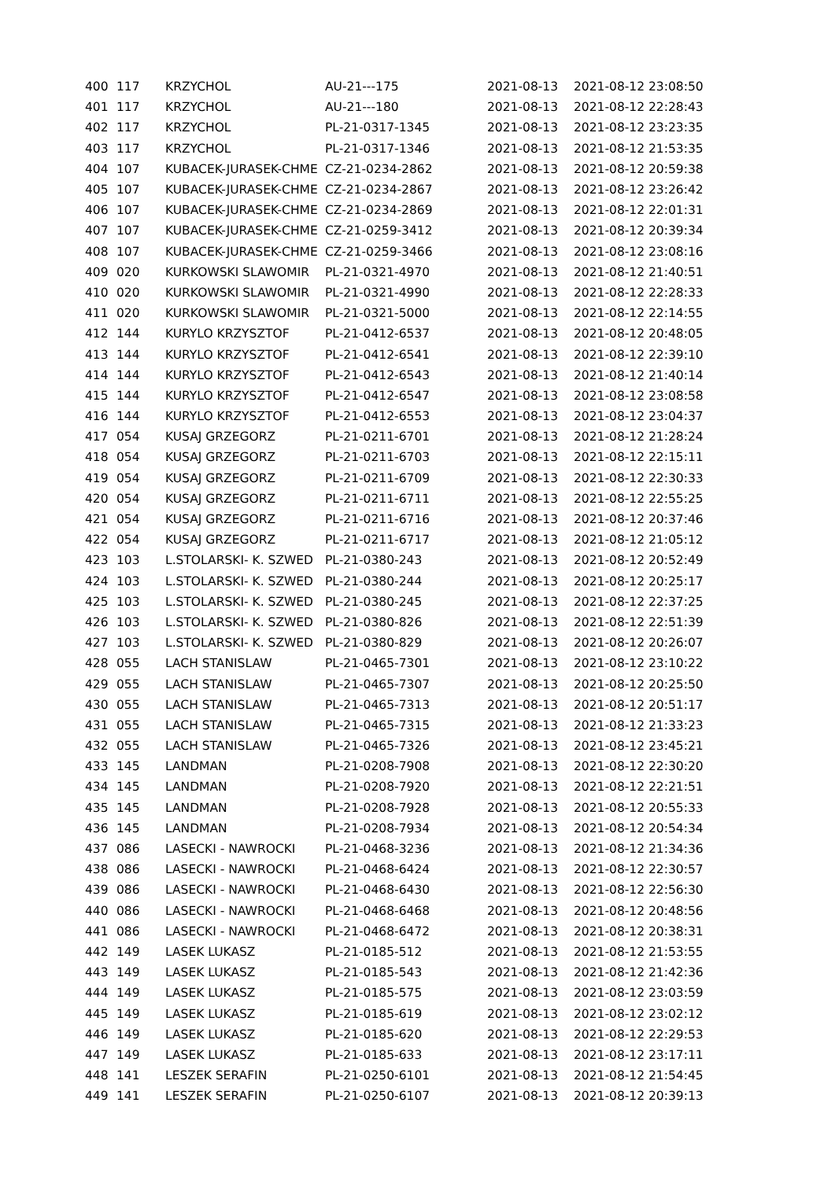| 400 | 117 | KRZYCHOL | AU-21---175 | 2021-08-13 | 2021-08-12 23:08:50 |
| 401 | 117 | KRZYCHOL | AU-21---180 | 2021-08-13 | 2021-08-12 22:28:43 |
| 402 | 117 | KRZYCHOL | PL-21-0317-1345 | 2021-08-13 | 2021-08-12 23:23:35 |
| 403 | 117 | KRZYCHOL | PL-21-0317-1346 | 2021-08-13 | 2021-08-12 21:53:35 |
| 404 | 107 | KUBACEK-JURASEK-CHME | CZ-21-0234-2862 | 2021-08-13 | 2021-08-12 20:59:38 |
| 405 | 107 | KUBACEK-JURASEK-CHME | CZ-21-0234-2867 | 2021-08-13 | 2021-08-12 23:26:42 |
| 406 | 107 | KUBACEK-JURASEK-CHME | CZ-21-0234-2869 | 2021-08-13 | 2021-08-12 22:01:31 |
| 407 | 107 | KUBACEK-JURASEK-CHME | CZ-21-0259-3412 | 2021-08-13 | 2021-08-12 20:39:34 |
| 408 | 107 | KUBACEK-JURASEK-CHME | CZ-21-0259-3466 | 2021-08-13 | 2021-08-12 23:08:16 |
| 409 | 020 | KURKOWSKI SLAWOMIR | PL-21-0321-4970 | 2021-08-13 | 2021-08-12 21:40:51 |
| 410 | 020 | KURKOWSKI SLAWOMIR | PL-21-0321-4990 | 2021-08-13 | 2021-08-12 22:28:33 |
| 411 | 020 | KURKOWSKI SLAWOMIR | PL-21-0321-5000 | 2021-08-13 | 2021-08-12 22:14:55 |
| 412 | 144 | KURYLO KRZYSZTOF | PL-21-0412-6537 | 2021-08-13 | 2021-08-12 20:48:05 |
| 413 | 144 | KURYLO KRZYSZTOF | PL-21-0412-6541 | 2021-08-13 | 2021-08-12 22:39:10 |
| 414 | 144 | KURYLO KRZYSZTOF | PL-21-0412-6543 | 2021-08-13 | 2021-08-12 21:40:14 |
| 415 | 144 | KURYLO KRZYSZTOF | PL-21-0412-6547 | 2021-08-13 | 2021-08-12 23:08:58 |
| 416 | 144 | KURYLO KRZYSZTOF | PL-21-0412-6553 | 2021-08-13 | 2021-08-12 23:04:37 |
| 417 | 054 | KUSAJ GRZEGORZ | PL-21-0211-6701 | 2021-08-13 | 2021-08-12 21:28:24 |
| 418 | 054 | KUSAJ GRZEGORZ | PL-21-0211-6703 | 2021-08-13 | 2021-08-12 22:15:11 |
| 419 | 054 | KUSAJ GRZEGORZ | PL-21-0211-6709 | 2021-08-13 | 2021-08-12 22:30:33 |
| 420 | 054 | KUSAJ GRZEGORZ | PL-21-0211-6711 | 2021-08-13 | 2021-08-12 22:55:25 |
| 421 | 054 | KUSAJ GRZEGORZ | PL-21-0211-6716 | 2021-08-13 | 2021-08-12 20:37:46 |
| 422 | 054 | KUSAJ GRZEGORZ | PL-21-0211-6717 | 2021-08-13 | 2021-08-12 21:05:12 |
| 423 | 103 | L.STOLARSKI- K. SZWED | PL-21-0380-243 | 2021-08-13 | 2021-08-12 20:52:49 |
| 424 | 103 | L.STOLARSKI- K. SZWED | PL-21-0380-244 | 2021-08-13 | 2021-08-12 20:25:17 |
| 425 | 103 | L.STOLARSKI- K. SZWED | PL-21-0380-245 | 2021-08-13 | 2021-08-12 22:37:25 |
| 426 | 103 | L.STOLARSKI- K. SZWED | PL-21-0380-826 | 2021-08-13 | 2021-08-12 22:51:39 |
| 427 | 103 | L.STOLARSKI- K. SZWED | PL-21-0380-829 | 2021-08-13 | 2021-08-12 20:26:07 |
| 428 | 055 | LACH STANISLAW | PL-21-0465-7301 | 2021-08-13 | 2021-08-12 23:10:22 |
| 429 | 055 | LACH STANISLAW | PL-21-0465-7307 | 2021-08-13 | 2021-08-12 20:25:50 |
| 430 | 055 | LACH STANISLAW | PL-21-0465-7313 | 2021-08-13 | 2021-08-12 20:51:17 |
| 431 | 055 | LACH STANISLAW | PL-21-0465-7315 | 2021-08-13 | 2021-08-12 21:33:23 |
| 432 | 055 | LACH STANISLAW | PL-21-0465-7326 | 2021-08-13 | 2021-08-12 23:45:21 |
| 433 | 145 | LANDMAN | PL-21-0208-7908 | 2021-08-13 | 2021-08-12 22:30:20 |
| 434 | 145 | LANDMAN | PL-21-0208-7920 | 2021-08-13 | 2021-08-12 22:21:51 |
| 435 | 145 | LANDMAN | PL-21-0208-7928 | 2021-08-13 | 2021-08-12 20:55:33 |
| 436 | 145 | LANDMAN | PL-21-0208-7934 | 2021-08-13 | 2021-08-12 20:54:34 |
| 437 | 086 | LASECKI - NAWROCKI | PL-21-0468-3236 | 2021-08-13 | 2021-08-12 21:34:36 |
| 438 | 086 | LASECKI - NAWROCKI | PL-21-0468-6424 | 2021-08-13 | 2021-08-12 22:30:57 |
| 439 | 086 | LASECKI - NAWROCKI | PL-21-0468-6430 | 2021-08-13 | 2021-08-12 22:56:30 |
| 440 | 086 | LASECKI - NAWROCKI | PL-21-0468-6468 | 2021-08-13 | 2021-08-12 20:48:56 |
| 441 | 086 | LASECKI - NAWROCKI | PL-21-0468-6472 | 2021-08-13 | 2021-08-12 20:38:31 |
| 442 | 149 | LASEK LUKASZ | PL-21-0185-512 | 2021-08-13 | 2021-08-12 21:53:55 |
| 443 | 149 | LASEK LUKASZ | PL-21-0185-543 | 2021-08-13 | 2021-08-12 21:42:36 |
| 444 | 149 | LASEK LUKASZ | PL-21-0185-575 | 2021-08-13 | 2021-08-12 23:03:59 |
| 445 | 149 | LASEK LUKASZ | PL-21-0185-619 | 2021-08-13 | 2021-08-12 23:02:12 |
| 446 | 149 | LASEK LUKASZ | PL-21-0185-620 | 2021-08-13 | 2021-08-12 22:29:53 |
| 447 | 149 | LASEK LUKASZ | PL-21-0185-633 | 2021-08-13 | 2021-08-12 23:17:11 |
| 448 | 141 | LESZEK SERAFIN | PL-21-0250-6101 | 2021-08-13 | 2021-08-12 21:54:45 |
| 449 | 141 | LESZEK SERAFIN | PL-21-0250-6107 | 2021-08-13 | 2021-08-12 20:39:13 |